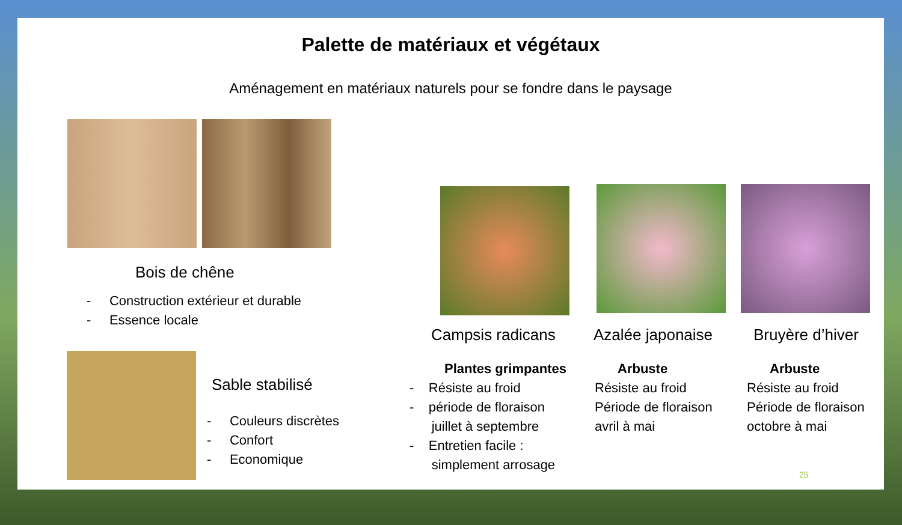Palette de matériaux et végétaux
Aménagement en matériaux naturels pour se fondre dans le paysage
Bois de chêne
- Construction extérieur et durable
- Essence locale
Sable stabilisé
- Couleurs discrètes
- Confort
- Economique
Campsis radicans Azalée japonaise Bruyère d’hiver
Plantes grimpantes
- Résiste au froid
- période de floraison
juillet à septembre
- Entretien facile :
simplement arrosage
Arbuste
Résiste au froid
Période de floraison
avril à mai
Arbuste
Résiste au froid
Période de floraison
octobre à mai
25